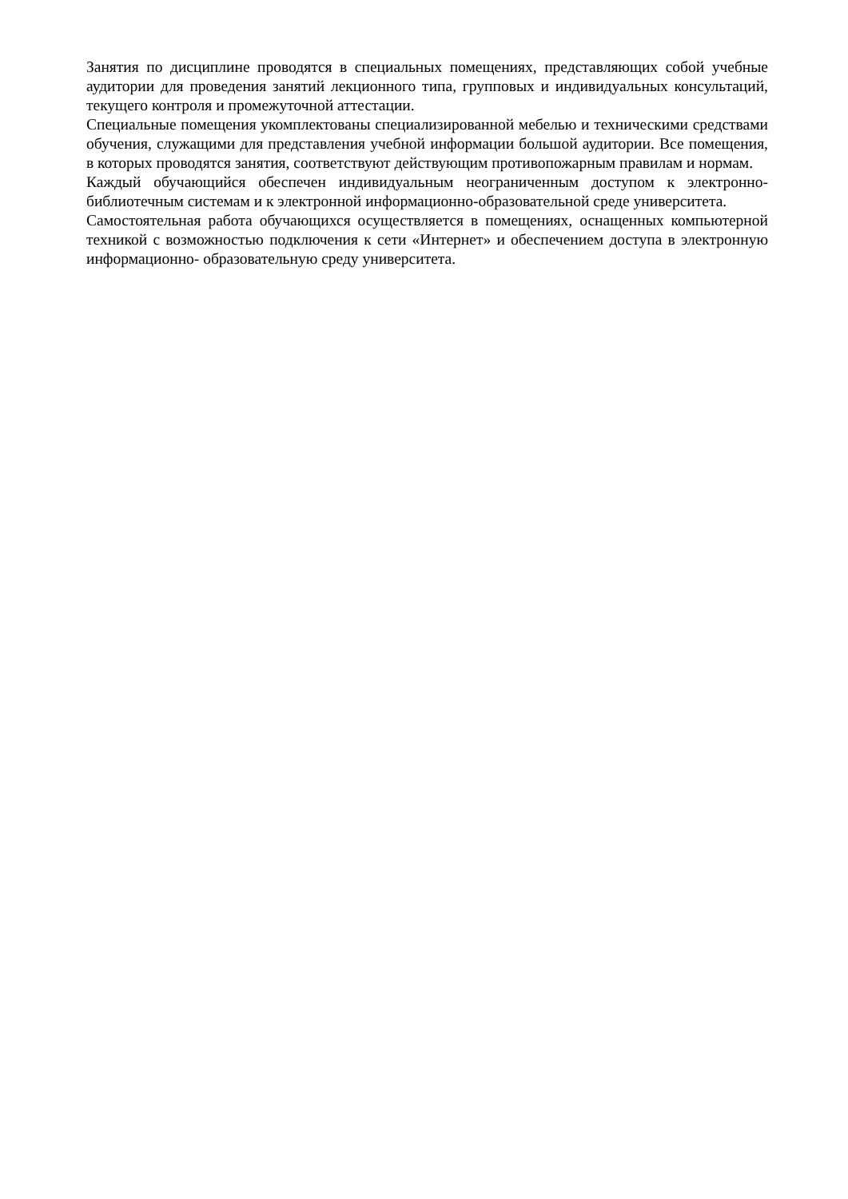Занятия по дисциплине проводятся в специальных помещениях, представляющих собой учебные аудитории для проведения занятий лекционного типа, групповых и индивидуальных консультаций, текущего контроля и промежуточной аттестации.
Специальные помещения укомплектованы специализированной мебелью и техническими средствами обучения, служащими для представления учебной информации большой аудитории. Все помещения, в которых проводятся занятия, соответствуют действующим противопожарным правилам и нормам.
Каждый обучающийся обеспечен индивидуальным неограниченным доступом к электронно- библиотечным системам и к электронной информационно-образовательной среде университета.
Самостоятельная работа обучающихся осуществляется в помещениях, оснащенных компьютерной техникой с возможностью подключения к сети «Интернет» и обеспечением доступа в электронную информационно- образовательную среду университета.